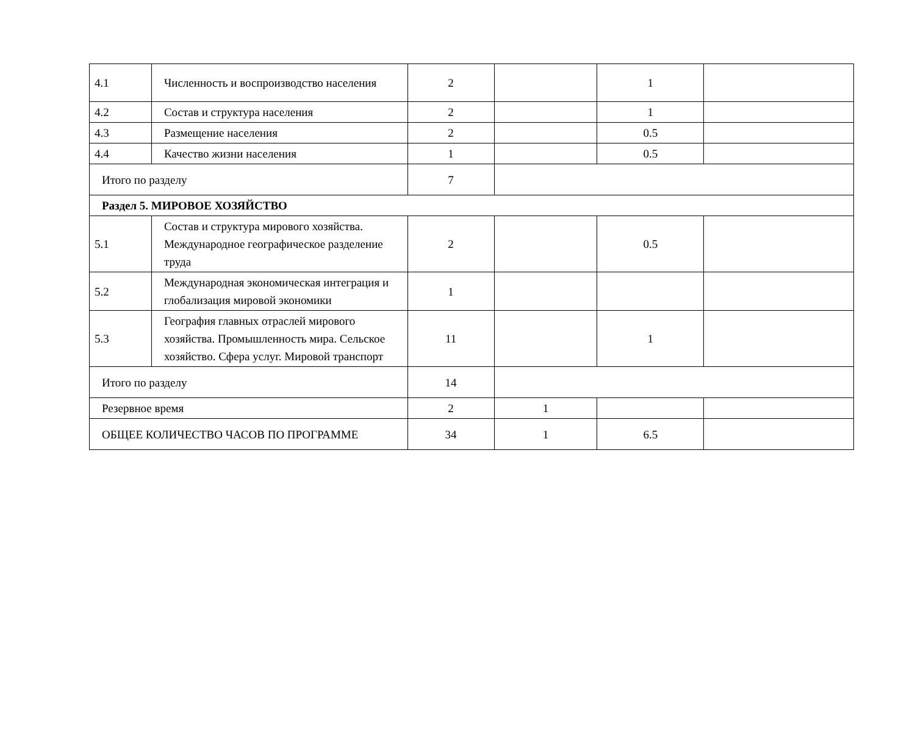| 4.1 | Численность и воспроизводство населения | 2 | | 1 | |
| 4.2 | Состав и структура населения | 2 | | 1 | |
| 4.3 | Размещение населения | 2 | | 0.5 | |
| 4.4 | Качество жизни населения | 1 | | 0.5 | |
| Итого по разделу | | 7 | | | |
| Раздел 5. МИРОВОЕ ХОЗЯЙСТВО | | | | | |
| 5.1 | Состав и структура мирового хозяйства. Международное географическое разделение труда | 2 | | 0.5 | |
| 5.2 | Международная экономическая интеграция и глобализация мировой экономики | 1 | | | |
| 5.3 | География главных отраслей мирового хозяйства. Промышленность мира. Сельское хозяйство. Сфера услуг. Мировой транспорт | 11 | | 1 | |
| Итого по разделу | | 14 | | | |
| Резервное время | | 2 | 1 | | |
| ОБЩЕЕ КОЛИЧЕСТВО ЧАСОВ ПО ПРОГРАММЕ | | 34 | 1 | 6.5 | |